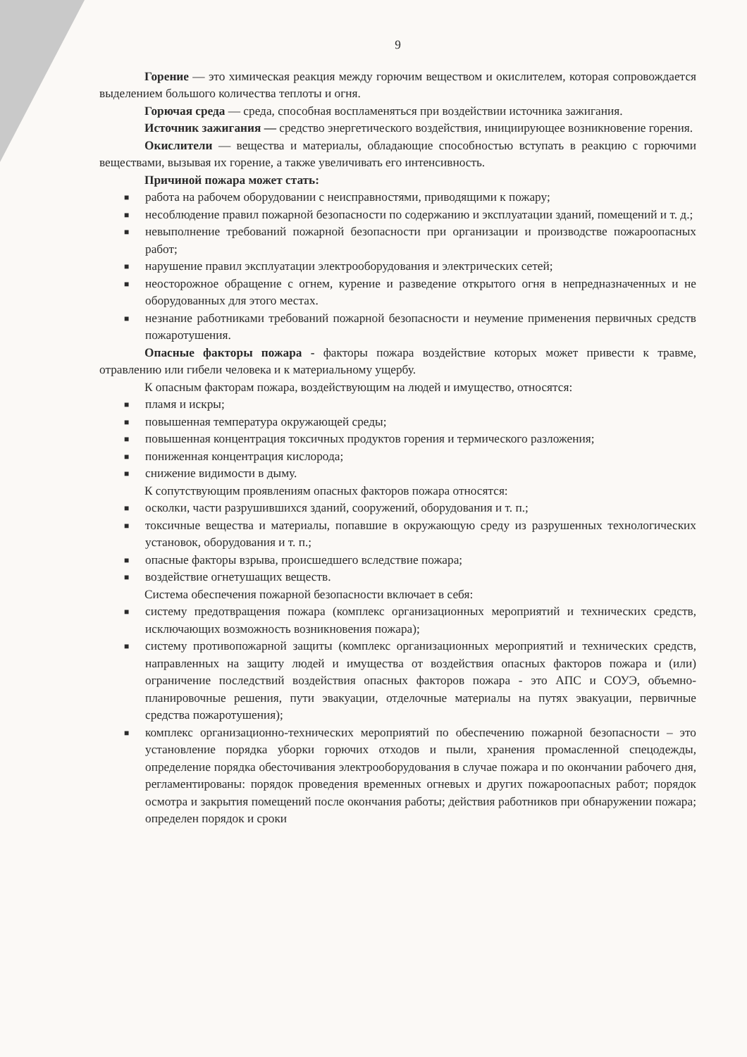9
Горение — это химическая реакция между горючим веществом и окислителем, которая сопровождается выделением большого количества теплоты и огня.
Горючая среда — среда, способная воспламеняться при воздействии источника зажигания.
Источник зажигания — средство энергетического воздействия, инициирующее возникновение горения.
Окислители — вещества и материалы, обладающие способностью вступать в реакцию с горючими веществами, вызывая их горение, а также увеличивать его интенсивность.
Причиной пожара может стать:
■ работа на рабочем оборудовании с неисправностями, приводящими к пожару;
■ несоблюдение правил пожарной безопасности по содержанию и эксплуатации зданий, помещений и т. д.;
■ невыполнение требований пожарной безопасности при организации и производстве пожароопасных работ;
■ нарушение правил эксплуатации электрооборудования и электрических сетей;
■ неосторожное обращение с огнем, курение и разведение открытого огня в непредназначенных и не оборудованных для этого местах.
■ незнание работниками требований пожарной безопасности и неумение применения первичных средств пожаротушения.
Опасные факторы пожара - факторы пожара воздействие которых может привести к травме, отравлению или гибели человека и к материальному ущербу.
К опасным факторам пожара, воздействующим на людей и имущество, относятся:
■ пламя и искры;
■ повышенная температура окружающей среды;
■ повышенная концентрация токсичных продуктов горения и термического разложения;
■ пониженная концентрация кислорода;
■ снижение видимости в дыму.
К сопутствующим проявлениям опасных факторов пожара относятся:
■ осколки, части разрушившихся зданий, сооружений, оборудования и т. п.;
■ токсичные вещества и материалы, попавшие в окружающую среду из разрушенных технологических установок, оборудования и т. п.;
■ опасные факторы взрыва, происшедшего вследствие пожара;
■ воздействие огнетушащих веществ.
Система обеспечения пожарной безопасности включает в себя:
■ систему предотвращения пожара (комплекс организационных мероприятий и технических средств, исключающих возможность возникновения пожара);
■ систему противопожарной защиты (комплекс организационных мероприятий и технических средств, направленных на защиту людей и имущества от воздействия опасных факторов пожара и (или) ограничение последствий воздействия опасных факторов пожара - это АПС и СОУЭ, объемно-планировочные решения, пути эвакуации, отделочные материалы на путях эвакуации, первичные средства пожаротушения);
■ комплекс организационно-технических мероприятий по обеспечению пожарной безопасности – это установление порядка уборки горючих отходов и пыли, хранения промасленной спецодежды, определение порядка обесточивания электрооборудования в случае пожара и по окончании рабочего дня, регламентированы: порядок проведения временных огневых и других пожароопасных работ; порядок осмотра и закрытия помещений после окончания работы; действия работников при обнаружении пожара; определен порядок и сроки